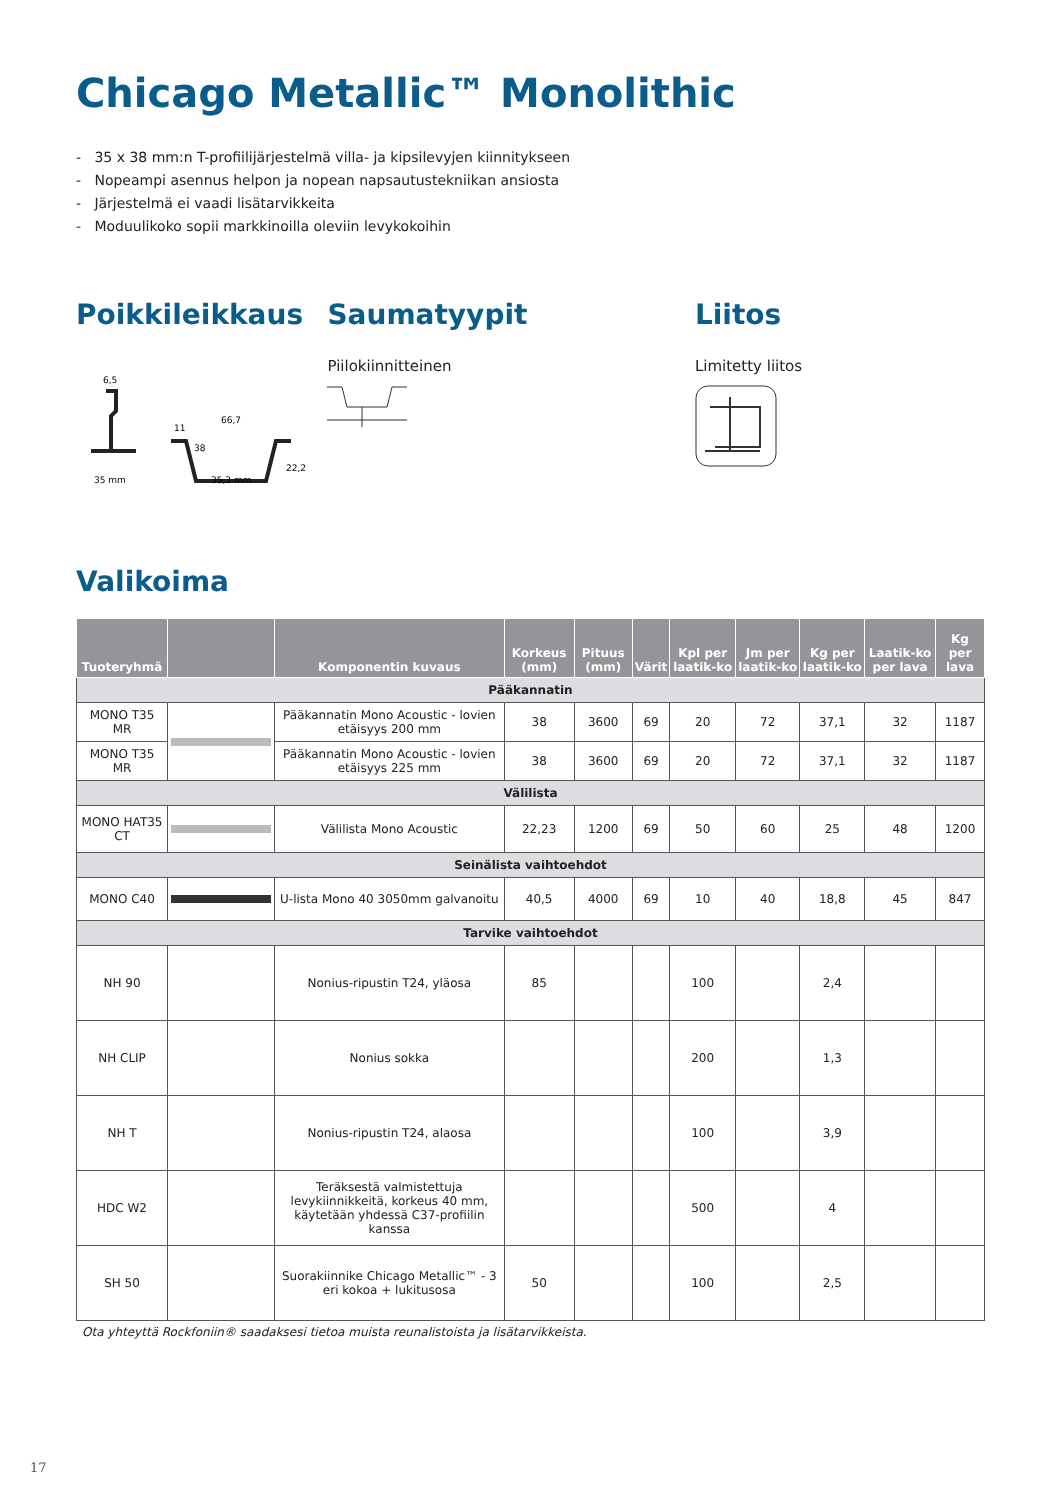Chicago Metallic™ Monolithic
- 35 x 38 mm:n T-profiilijärjestelmä villa- ja kipsilevyjen kiinnitykseen
- Nopeampi asennus helpon ja nopean napsautustekniikan ansiosta
- Järjestelmä ei vaadi lisätarvikkeita
- Moduulikoko sopii markkinoilla oleviin levykokoihin
Poikkileikkaus
6,5
35 mm
66,7
35,3 mm
22,2
11
38
Saumatyypit
Piilokiinnitteinen
Liitos
Limitetty liitos
Valikoima
| Tuoteryhmä | | Komponentin kuvaus | Korkeus (mm) | Pituus (mm) | Värit | Kpl per laatik-ko | Jm per laatik-ko | Kg per laatik-ko | Laatik-ko per lava | Kg per lava |
| --- | --- | --- | --- | --- | --- | --- | --- | --- | --- | --- |
| Pääkannatin | | | | | | | | | | |
| MONO T35 MR | | Pääkannatin Mono Acoustic - lovien etäisyys 200 mm | 38 | 3600 | 69 | 20 | 72 | 37,1 | 32 | 1187 |
| MONO T35 MR | | Pääkannatin Mono Acoustic - lovien etäisyys 225 mm | 38 | 3600 | 69 | 20 | 72 | 37,1 | 32 | 1187 |
| Välilista | | | | | | | | | | |
| MONO HAT35 CT | | Välilista Mono Acoustic | 22,23 | 1200 | 69 | 50 | 60 | 25 | 48 | 1200 |
| Seinälista vaihtoehdot | | | | | | | | | | |
| MONO C40 | | U-lista Mono 40 3050mm galvanoitu | 40,5 | 4000 | 69 | 10 | 40 | 18,8 | 45 | 847 |
| Tarvike vaihtoehdot | | | | | | | | | | |
| NH 90 | | Nonius-ripustin T24, yläosa | 85 | | | 100 | | 2,4 | | |
| NH CLIP | | Nonius sokka | | | | 200 | | 1,3 | | |
| NH T | | Nonius-ripustin T24, alaosa | | | | 100 | | 3,9 | | |
| HDC W2 | | Teräksestä valmistettuja levykiinnikkeitä, korkeus 40 mm, käytetään yhdessä C37-profiilin kanssa | | | | 500 | | 4 | | |
| SH 50 | | Suorakiinnike Chicago Metallic™ - 3 eri kokoa + lukitusosa | 50 | | | 100 | | 2,5 | | |
Ota yhteyttä Rockfoniin® saadaksesi tietoa muista reunalistoista ja lisätarvikkeista.
17